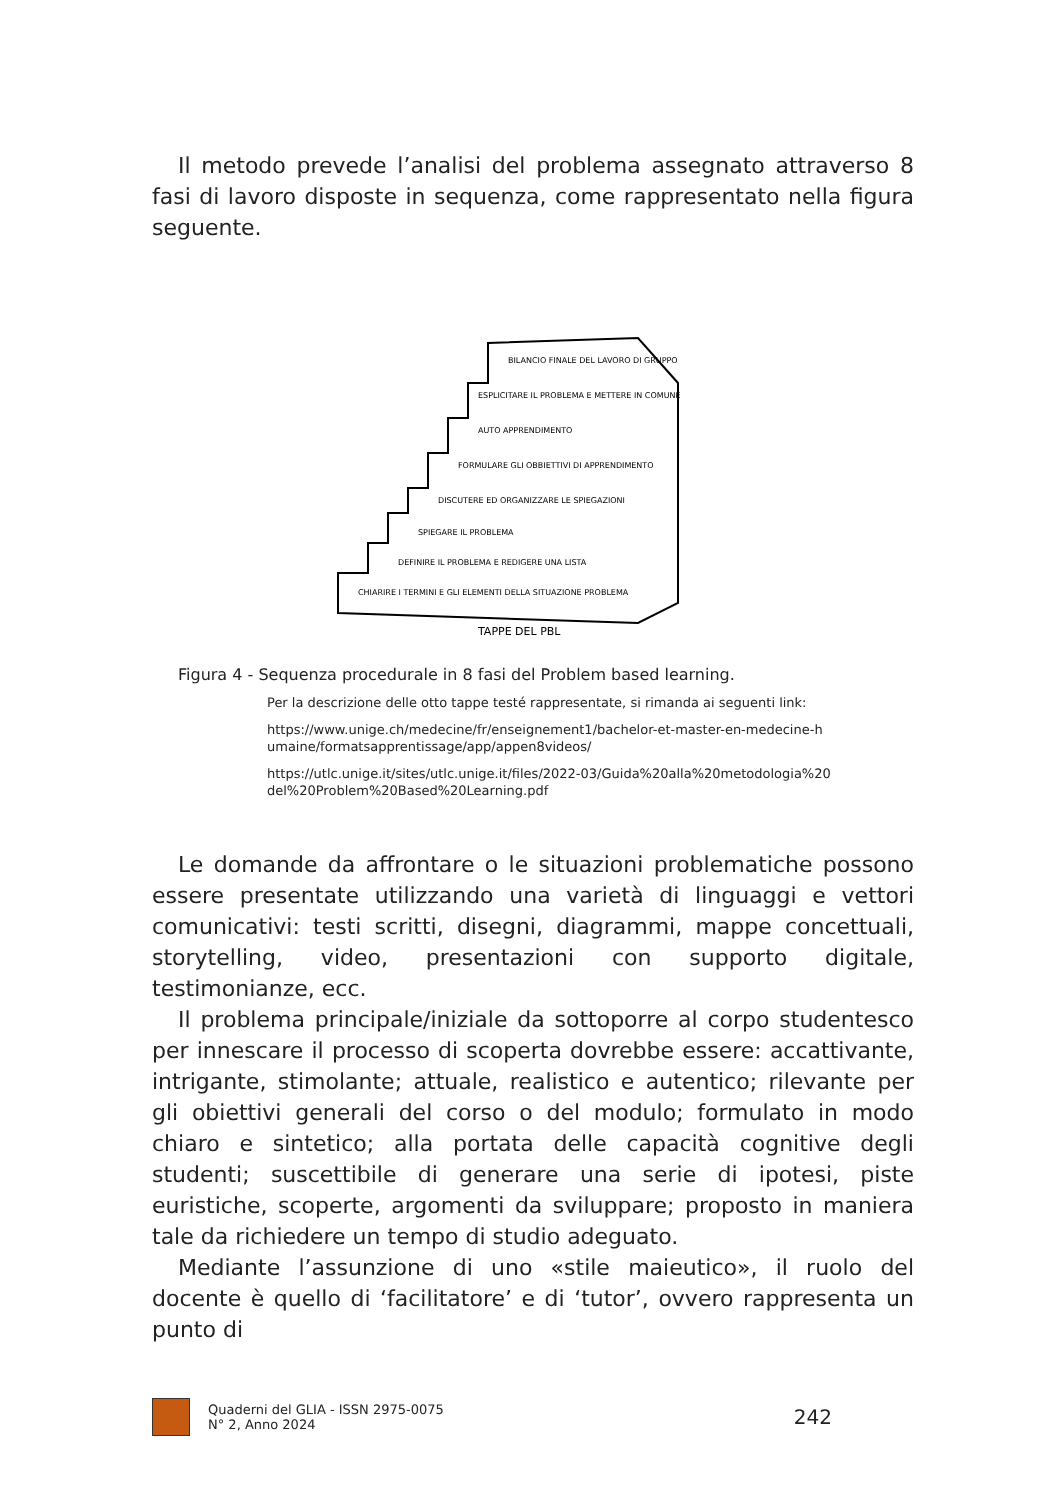Il metodo prevede l’analisi del problema assegnato attraverso 8 fasi di lavoro disposte in sequenza, come rappresentato nella figura seguente.
BILANCIO FINALE DEL LAVORO DI GRUPPO
ESPLICITARE IL PROBLEMA E METTERE IN COMUNE
AUTO APPRENDIMENTO
FORMULARE GLI OBBIETTIVI DI APPRENDIMENTO
DISCUTERE ED ORGANIZZARE LE SPIEGAZIONI
SPIEGARE IL PROBLEMA
DEFINIRE IL PROBLEMA E REDIGERE UNA LISTA
CHIARIRE I TERMINI E GLI ELEMENTI DELLA SITUAZIONE PROBLEMA
TAPPE DEL PBL
Figura 4 - Sequenza procedurale in 8 fasi del Problem based learning.
Per la descrizione delle otto tappe testé rappresentate, si rimanda ai seguenti link:
https://www.unige.ch/medecine/fr/enseignement1/bachelor-et-master-en-medecine-h umaine/formatsapprentissage/app/appen8videos/
https://utlc.unige.it/sites/utlc.unige.it/files/2022-03/Guida%20alla%20metodologia%20 del%20Problem%20Based%20Learning.pdf
Le domande da affrontare o le situazioni problematiche possono essere presentate utilizzando una varietà di linguaggi e vettori comunicativi: testi scritti, disegni, diagrammi, mappe concettuali, storytelling, video, presentazioni con supporto digitale, testimonianze, ecc.
Il problema principale/iniziale da sottoporre al corpo studentesco per innescare il processo di scoperta dovrebbe essere: accattivante, intrigante, stimolante; attuale, realistico e autentico; rilevante per gli obiettivi generali del corso o del modulo; formulato in modo chiaro e sintetico; alla portata delle capacità cognitive degli studenti; suscettibile di generare una serie di ipotesi, piste euristiche, scoperte, argomenti da sviluppare; proposto in maniera tale da richiedere un tempo di studio adeguato.
Mediante l’assunzione di uno «stile maieutico», il ruolo del docente è quello di ‘facilitatore’ e di ‘tutor’, ovvero rappresenta un punto di
Quaderni del GLIA - ISSN 2975-0075
N° 2, Anno 2024
242